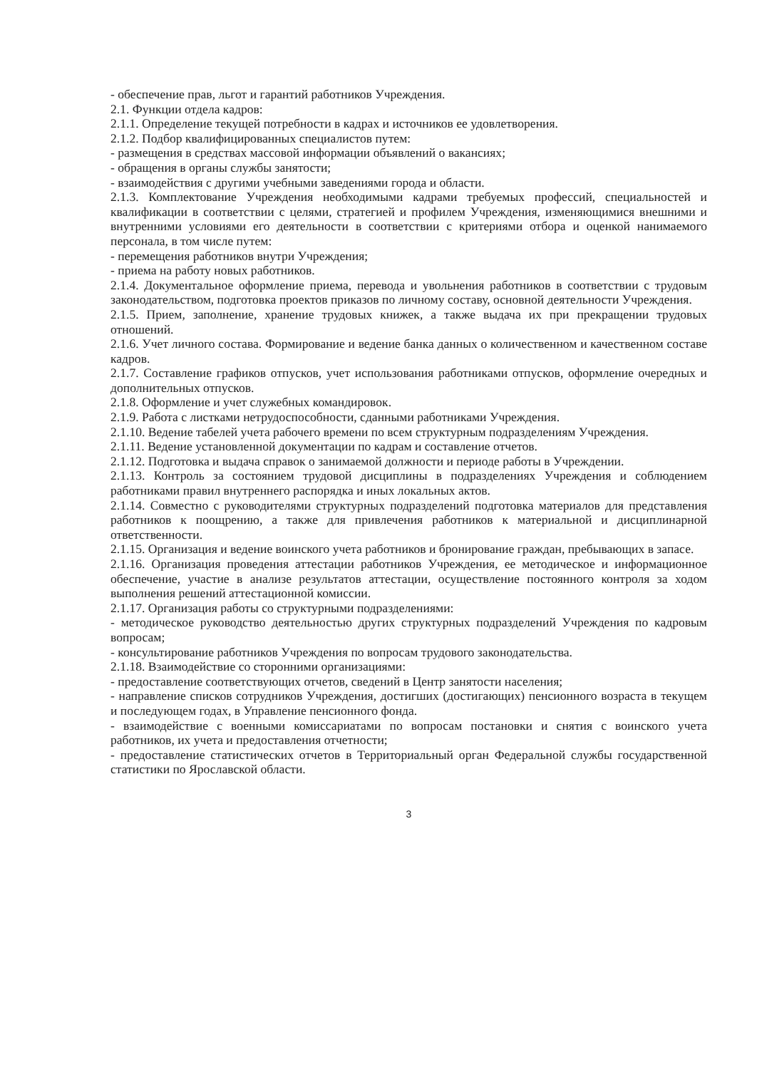- обеспечение прав, льгот и гарантий работников Учреждения.
2.1. Функции отдела кадров:
2.1.1. Определение текущей потребности в кадрах и источников ее удовлетворения.
2.1.2. Подбор квалифицированных специалистов путем:
- размещения в средствах массовой информации объявлений о вакансиях;
- обращения в органы службы занятости;
- взаимодействия с другими учебными заведениями города и области.
2.1.3. Комплектование Учреждения необходимыми кадрами требуемых профессий, специальностей и квалификации в соответствии с целями, стратегией и профилем Учреждения, изменяющимися внешними и внутренними условиями его деятельности в соответствии с критериями отбора и оценкой нанимаемого персонала, в том числе путем:
- перемещения работников внутри Учреждения;
- приема на работу новых работников.
2.1.4. Документальное оформление приема, перевода и увольнения работников в соответствии с трудовым законодательством, подготовка проектов приказов по личному составу, основной деятельности Учреждения.
2.1.5. Прием, заполнение, хранение трудовых книжек, а также выдача их при прекращении трудовых отношений.
2.1.6. Учет личного состава. Формирование и ведение банка данных о количественном и качественном составе кадров.
2.1.7. Составление графиков отпусков, учет использования работниками отпусков, оформление очередных и дополнительных отпусков.
2.1.8. Оформление и учет служебных командировок.
2.1.9. Работа с листками нетрудоспособности, сданными работниками Учреждения.
2.1.10. Ведение табелей учета рабочего времени по всем структурным подразделениям Учреждения.
2.1.11. Ведение установленной документации по кадрам и составление отчетов.
2.1.12. Подготовка и выдача справок о занимаемой должности и периоде работы в Учреждении.
2.1.13. Контроль за состоянием трудовой дисциплины в подразделениях Учреждения и соблюдением работниками правил внутреннего распорядка и иных локальных актов.
2.1.14. Совместно с руководителями структурных подразделений подготовка материалов для представления работников к поощрению, а также для привлечения работников к материальной и дисциплинарной ответственности.
2.1.15. Организация и ведение воинского учета работников и бронирование граждан, пребывающих в запасе.
2.1.16. Организация проведения аттестации работников Учреждения, ее методическое и информационное обеспечение, участие в анализе результатов аттестации, осуществление постоянного контроля за ходом выполнения решений аттестационной комиссии.
2.1.17. Организация работы со структурными подразделениями:
- методическое руководство деятельностью других структурных подразделений Учреждения по кадровым вопросам;
- консультирование работников Учреждения по вопросам трудового законодательства.
2.1.18. Взаимодействие со сторонними организациями:
- предоставление соответствующих отчетов, сведений в Центр занятости населения;
- направление списков сотрудников Учреждения, достигших (достигающих) пенсионного возраста в текущем и последующем годах, в Управление пенсионного фонда.
- взаимодействие с военными комиссариатами по вопросам постановки и снятия с воинского учета работников, их учета и предоставления отчетности;
- предоставление статистических отчетов в Территориальный орган Федеральной службы государственной статистики по Ярославской области.
3